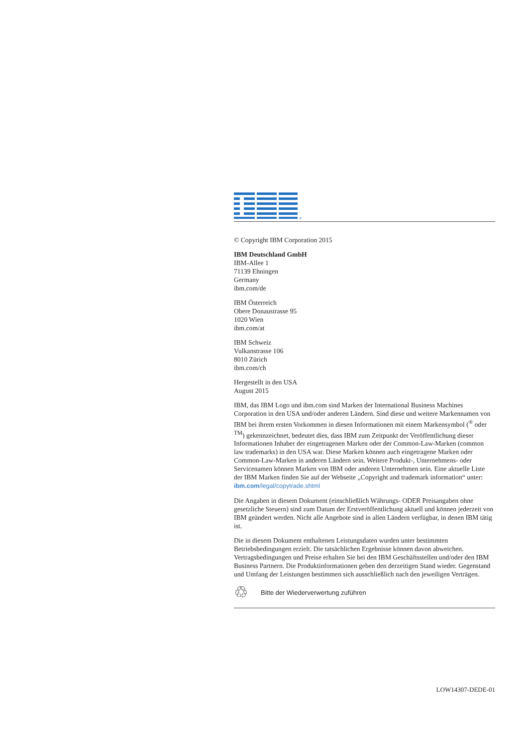®
© Copyright IBM Corporation 2015
IBM Deutschland GmbH
IBM-Allee 1
71139 Ehningen
Germany
ibm.com/de
IBM Österreich
Obere Donaustrasse 95
1020 Wien
ibm.com/at
IBM Schweiz
Vulkanstrasse 106
8010 Zürich
ibm.com/ch
Hergestellt in den USA
August 2015
IBM, das IBM Logo und ibm.com sind Marken der International Business Machines Corporation in den USA und/oder anderen Ländern. Sind diese und weitere Markennamen von IBM bei ihrem ersten Vorkommen in diesen Informationen mit einem Markensymbol (<sup>®</sup> oder <sup>TM</sup>) gekennzeichnet, bedeutet dies, dass IBM zum Zeitpunkt der Veröffentlichung dieser Informationen Inhaber der eingetragenen Marken oder der Common-Law-Marken (common law trademarks) in den USA war. Diese Marken können auch eingetragene Marken oder Common-Law-Marken in anderen Ländern sein. Weitere Produkt-, Unternehmens- oder Servicenamen können Marken von IBM oder anderen Unternehmen sein. Eine aktuelle Liste der IBM Marken finden Sie auf der Webseite „Copyright and trademark information“ unter: ibm.com/legal/copytrade.shtml
Die Angaben in diesem Dokument (einschließlich Währungs- ODER Preisangaben ohne gesetzliche Steuern) sind zum Datum der Erstveröffentlichung aktuell und können jederzeit von IBM geändert werden. Nicht alle Angebote sind in allen Ländern verfügbar, in denen IBM tätig ist.
Die in diesem Dokument enthaltenen Leistungsdaten wurden unter bestimmten Betriebsbedingungen erzielt. Die tatsächlichen Ergebnisse können davon abweichen. Vertragsbedingungen und Preise erhalten Sie bei den IBM Geschäftsstellen und/oder den IBM Business Partnern. Die Produktinformationen geben den derzeitigen Stand wieder. Gegenstand und Umfang der Leistungen bestimmen sich ausschließlich nach den jeweiligen Verträgen.
♲ Bitte der Wiederverwertung zuführen
LOW14307-DEDE-01